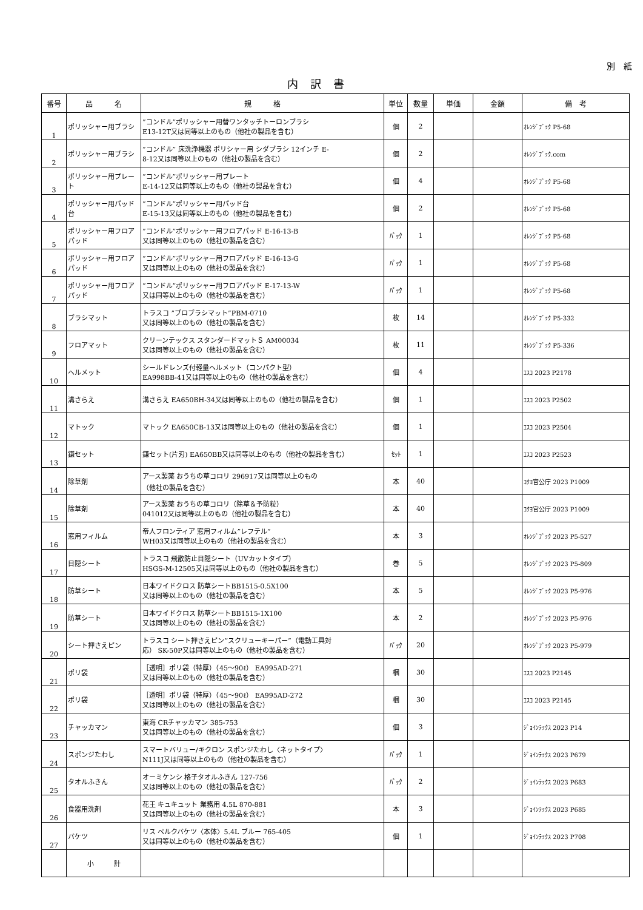別　紙
内訳書
| 番号 | 品 名 | 規 格 | 単位 | 数量 | 単価 | 金額 | 備 考 |
| --- | --- | --- | --- | --- | --- | --- | --- |
| 1 | ポリッシャー用ブラシ | ”コンドル”ポリッシャー用替ワンタッチトーロンブラシ E13-12T又は同等以上のもの（他社の製品を含む） | 個 | 2 | | | ｵﾚﾝｼﾞﾌﾞｯｸ P5-68 |
| 2 | ポリッシャー用ブラシ | ”コンドル” 床洗浄機器 ポリシャー用 シダブラシ 12インチ E- 8-12又は同等以上のもの（他社の製品を含む） | 個 | 2 | | | ｵﾚﾝｼﾞﾌﾞｯｸ.com |
| 3 | ポリッシャー用プレート | ”コンドル”ポリッシャー用プレート E-14-12又は同等以上のもの（他社の製品を含む） | 個 | 4 | | | ｵﾚﾝｼﾞﾌﾞｯｸ P5-68 |
| 4 | ポリッシャー用パッド台 | ”コンドル”ポリッシャー用パッド台 E-15-13又は同等以上のもの（他社の製品を含む） | 個 | 2 | | | ｵﾚﾝｼﾞﾌﾞｯｸ P5-68 |
| 5 | ポリッシャー用フロアパッド | ”コンドル”ポリッシャー用フロアパッド E-16-13-B 又は同等以上のもの（他社の製品を含む） | ﾊﾟｯｸ | 1 | | | ｵﾚﾝｼﾞﾌﾞｯｸ P5-68 |
| 6 | ポリッシャー用フロアパッド | ”コンドル”ポリッシャー用フロアパッド E-16-13-G 又は同等以上のもの（他社の製品を含む） | ﾊﾟｯｸ | 1 | | | ｵﾚﾝｼﾞﾌﾞｯｸ P5-68 |
| 7 | ポリッシャー用フロアパッド | ”コンドル”ポリッシャー用フロアパッド E-17-13-W 又は同等以上のもの（他社の製品を含む） | ﾊﾟｯｸ | 1 | | | ｵﾚﾝｼﾞﾌﾞｯｸ P5-68 |
| 8 | ブラシマット | トラスコ ”プロブラシマット”PBM-0710 又は同等以上のもの（他社の製品を含む） | 枚 | 14 | | | ｵﾚﾝｼﾞﾌﾞｯｸ P5-332 |
| 9 | フロアマット | クリーンテックス スタンダードマットＳ AM00034 又は同等以上のもの（他社の製品を含む） | 枚 | 11 | | | ｵﾚﾝｼﾞﾌﾞｯｸ P5-336 |
| 10 | ヘルメット | シールドレンズ付軽量ヘルメット（コンパクト型） EA998BB-41又は同等以上のもの（他社の製品を含む） | 個 | 4 | | | ｴｽｺ 2023 P2178 |
| 11 | 溝さらえ | 溝さらえ EA650BH-34又は同等以上のもの（他社の製品を含む） | 個 | 1 | | | ｴｽｺ 2023 P2502 |
| 12 | マトック | マトック EA650CB-13又は同等以上のもの（他社の製品を含む） | 個 | 1 | | | ｴｽｺ 2023 P2504 |
| 13 | 鎌セット | 鎌セット(片刃) EA650BB又は同等以上のもの（他社の製品を含む） | ｾｯﾄ | 1 | | | ｴｽｺ 2023 P2523 |
| 14 | 除草剤 | アース製薬 おうちの草コロリ 296917又は同等以上のもの （他社の製品を含む） | 本 | 40 | | | ｺｸﾖ官公庁 2023 P1009 |
| 15 | 除草剤 | アース製薬 おうちの草コロリ（除草＆予防粒） 041012又は同等以上のもの（他社の製品を含む） | 本 | 40 | | | ｺｸﾖ官公庁 2023 P1009 |
| 16 | 窓用フィルム | 帝人フロンティア 窓用フィルム”レフテル” WH03又は同等以上のもの（他社の製品を含む） | 本 | 3 | | | ｵﾚﾝｼﾞﾌﾞｯｸ 2023 P5-527 |
| 17 | 目隠シート | トラスコ 飛散防止目隠シート（UVカットタイプ） HSGS-M-12505又は同等以上のもの（他社の製品を含む） | 巻 | 5 | | | ｵﾚﾝｼﾞﾌﾞｯｸ 2023 P5-809 |
| 18 | 防草シート | 日本ワイドクロス 防草シートBB1515-0.5X100 又は同等以上のもの（他社の製品を含む） | 本 | 5 | | | ｵﾚﾝｼﾞﾌﾞｯｸ 2023 P5-976 |
| 19 | 防草シート | 日本ワイドクロス 防草シートBB1515-1X100 又は同等以上のもの（他社の製品を含む） | 本 | 2 | | | ｵﾚﾝｼﾞﾌﾞｯｸ 2023 P5-976 |
| 20 | シート押さえピン | トラスコ シート押さえピン”スクリューキーパー”（電動工具対 応） SK-50P又は同等以上のもの（他社の製品を含む） | ﾊﾟｯｸ | 20 | | | ｵﾚﾝｼﾞﾌﾞｯｸ 2023 P5-979 |
| 21 | ポリ袋 | ［透明］ポリ袋（特厚）（45～90ℓ） EA995AD-271 又は同等以上のもの（他社の製品を含む） | 梱 | 30 | | | ｴｽｺ 2023 P2145 |
| 22 | ポリ袋 | ［透明］ポリ袋（特厚）（45～90ℓ） EA995AD-272 又は同等以上のもの（他社の製品を含む） | 梱 | 30 | | | ｴｽｺ 2023 P2145 |
| 23 | チャッカマン | 東海 CRチャッカマン 385-753 又は同等以上のもの（他社の製品を含む） | 個 | 3 | | | ｼﾞｮｲﾝﾃｯｸｽ 2023 P14 |
| 24 | スポンジたわし | スマートバリュー/キクロン スポンジたわし〈ネットタイプ〉 N111J又は同等以上のもの（他社の製品を含む） | ﾊﾟｯｸ | 1 | | | ｼﾞｮｲﾝﾃｯｸｽ 2023 P679 |
| 25 | タオルふきん | オーミケンシ 格子タオルふきん 127-756 又は同等以上のもの（他社の製品を含む） | ﾊﾟｯｸ | 2 | | | ｼﾞｮｲﾝﾃｯｸｽ 2023 P683 |
| 26 | 食器用洗剤 | 花王 キュキュット 業務用 4.5L 870-881 又は同等以上のもの（他社の製品を含む） | 本 | 3 | | | ｼﾞｮｲﾝﾃｯｸｽ 2023 P685 |
| 27 | バケツ | リス ベルクバケツ〈本体〉5.4L ブルー 765-405 又は同等以上のもの（他社の製品を含む） | 個 | 1 | | | ｼﾞｮｲﾝﾃｯｸｽ 2023 P708 |
| | 小 計 | | | | | | |